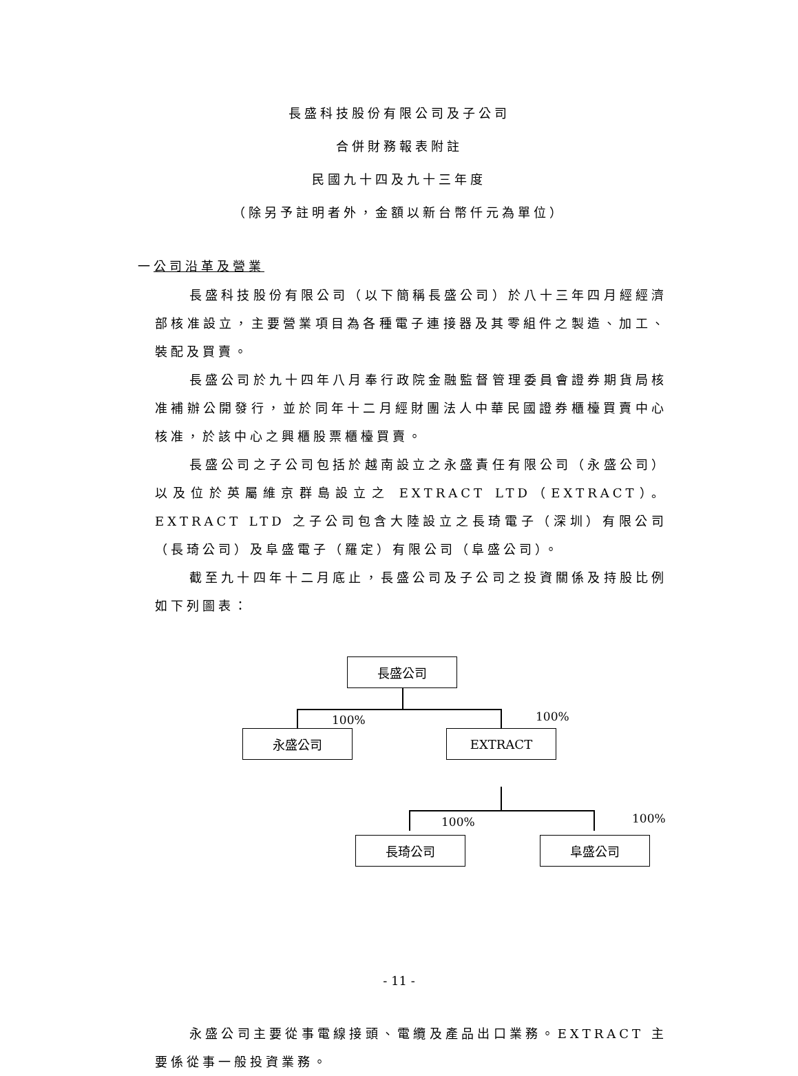長盛科技股份有限公司及子公司
合併財務報表附註
民國九十四及九十三年度
（除另予註明者外，金額以新台幣仟元為單位）
一公司沿革及營業
長盛科技股份有限公司（以下簡稱長盛公司）於八十三年四月經經濟部核准設立，主要營業項目為各種電子連接器及其零組件之製造、加工、裝配及買賣。
長盛公司於九十四年八月奉行政院金融監督管理委員會證券期貨局核准補辦公開發行，並於同年十二月經財團法人中華民國證券櫃檯買賣中心核准，於該中心之興櫃股票櫃檯買賣。
長盛公司之子公司包括於越南設立之永盛責任有限公司（永盛公司）以及位於英屬維京群島設立之 EXTRACT LTD（EXTRACT）。EXTRACT LTD 之子公司包含大陸設立之長琦電子（深圳）有限公司（長琦公司）及阜盛電子（羅定）有限公司（阜盛公司）。
截至九十四年十二月底止，長盛公司及子公司之投資關係及持股比例如下列圖表：
長盛公司
100% 100%
永盛公司 EXTRACT
100% 100%
長琦公司 阜盛公司
永盛公司主要從事電線接頭、電纜及產品出口業務。EXTRACT 主要係從事一般投資業務。
- 11 -